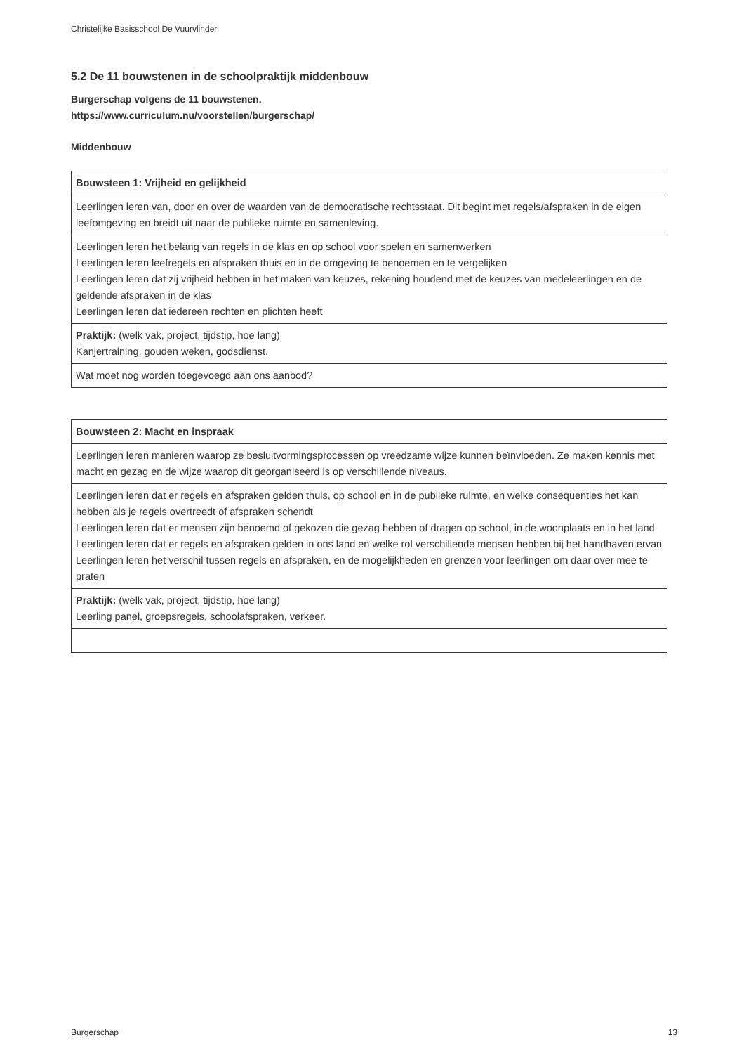Christelijke Basisschool De Vuurvlinder
5.2 De 11 bouwstenen in de schoolpraktijk middenbouw
Burgerschap volgens de 11 bouwstenen.
https://www.curriculum.nu/voorstellen/burgerschap/
Middenbouw
| Bouwsteen 1: Vrijheid en gelijkheid |
| Leerlingen leren van, door en over de waarden van de democratische rechtsstaat. Dit begint met regels/afspraken in de eigen leefomgeving en breidt uit naar de publieke ruimte en samenleving. |
| Leerlingen leren het belang van regels in de klas en op school voor spelen en samenwerken Leerlingen leren leefregels en afspraken thuis en in de omgeving te benoemen en te vergelijken Leerlingen leren dat zij vrijheid hebben in het maken van keuzes, rekening houdend met de keuzes van medeleerlingen en de geldende afspraken in de klas Leerlingen leren dat iedereen rechten en plichten heeft |
| Praktijk: (welk vak, project, tijdstip, hoe lang) Kanjertraining, gouden weken, godsdienst. |
| Wat moet nog worden toegevoegd aan ons aanbod? |
| Bouwsteen 2: Macht en inspraak |
| Leerlingen leren manieren waarop ze besluitvormingsprocessen op vreedzame wijze kunnen beïnvloeden. Ze maken kennis met macht en gezag en de wijze waarop dit georganiseerd is op verschillende niveaus. |
| Leerlingen leren dat er regels en afspraken gelden thuis, op school en in de publieke ruimte, en welke consequenties het kan hebben als je regels overtreedt of afspraken schendt Leerlingen leren dat er mensen zijn benoemd of gekozen die gezag hebben of dragen op school, in de woonplaats en in het land Leerlingen leren dat er regels en afspraken gelden in ons land en welke rol verschillende mensen hebben bij het handhaven ervan Leerlingen leren het verschil tussen regels en afspraken, en de mogelijkheden en grenzen voor leerlingen om daar over mee te praten |
| Praktijk: (welk vak, project, tijdstip, hoe lang) Leerling panel, groepsregels, schoolafspraken, verkeer. |
Burgerschap 13